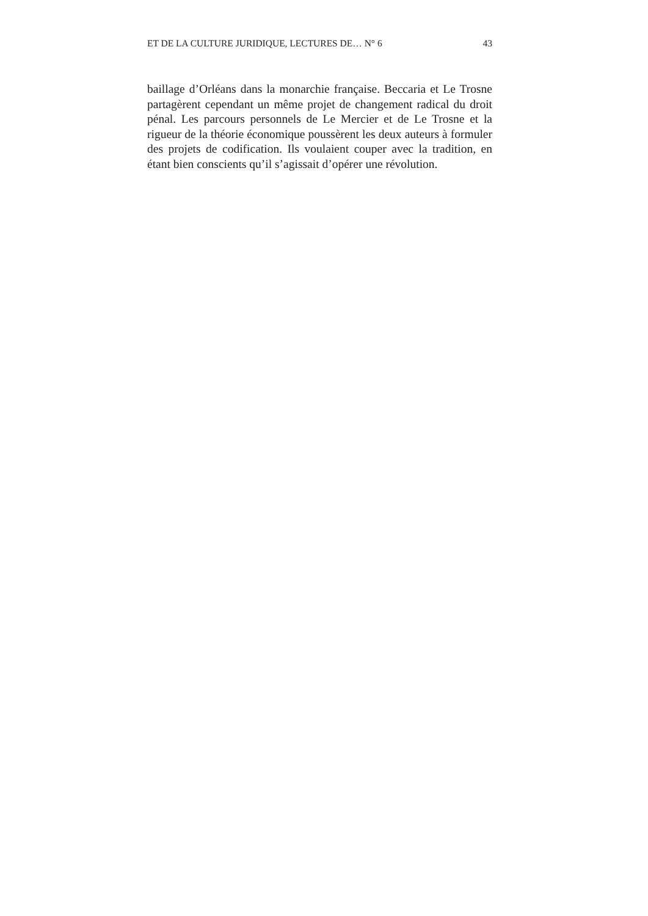ET DE LA CULTURE JURIDIQUE, LECTURES DE… N° 6 43
baillage d’Orléans dans la monarchie française. Beccaria et Le Trosne partagèrent cependant un même projet de changement radical du droit pénal. Les parcours personnels de Le Mercier et de Le Trosne et la rigueur de la théorie économique poussèrent les deux auteurs à formuler des projets de codification. Ils voulaient couper avec la tradition, en étant bien conscients qu’il s’agissait d’opérer une révolution.